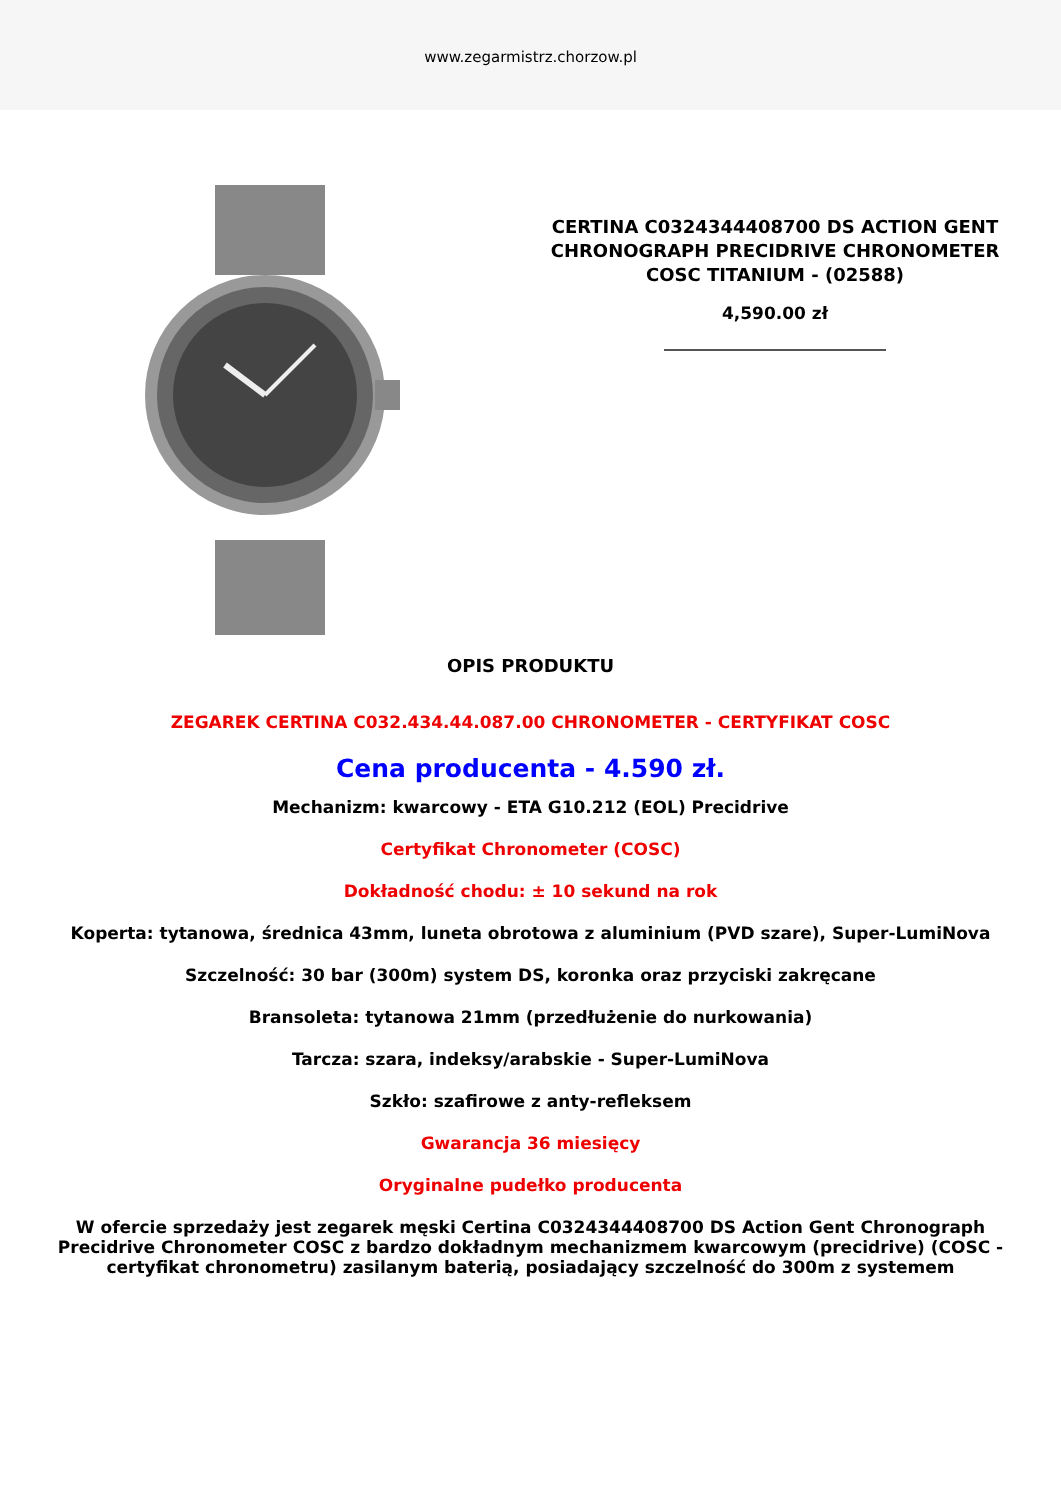www.zegarmistrz.chorzow.pl
CERTINA C0324344408700 DS ACTION GENT CHRONOGRAPH PRECIDRIVE CHRONOMETER COSC TITANIUM - (02588)
4,590.00 zł
OPIS PRODUKTU
ZEGAREK CERTINA C032.434.44.087.00 CHRONOMETER - CERTYFIKAT COSC
Cena producenta - 4.590 zł.
Mechanizm: kwarcowy - ETA G10.212 (EOL) Precidrive
Certyfikat Chronometer (COSC)
Dokładność chodu: ± 10 sekund na rok
Koperta: tytanowa, średnica 43mm, luneta obrotowa z aluminium (PVD szare), Super-LumiNova
Szczelność: 30 bar (300m) system DS, koronka oraz przyciski zakręcane
Bransoleta: tytanowa 21mm (przedłużenie do nurkowania)
Tarcza: szara, indeksy/arabskie - Super-LumiNova
Szkło: szafirowe z anty-refleksem
Gwarancja 36 miesięcy
Oryginalne pudełko producenta
W ofercie sprzedaży jest zegarek męski Certina C0324344408700 DS Action Gent Chronograph Precidrive Chronometer COSC z bardzo dokładnym mechanizmem kwarcowym (precidrive) (COSC - certyfikat chronometru) zasilanym baterią, posiadający szczelność do 300m z systemem